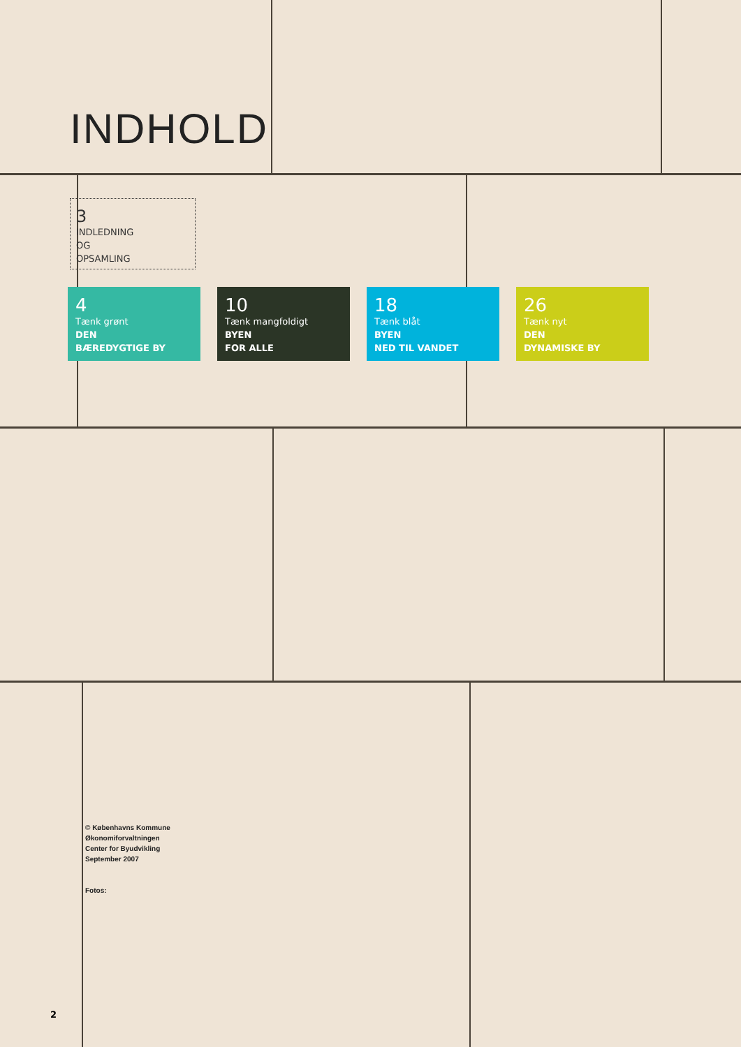INDHOLD
3
INDLEDNING
OG
OPSAMLING
4
Tænk grønt
DEN
BÆREDYGTIGE BY
10
Tænk mangfoldigt
BYEN
FOR ALLE
18
Tænk blåt
BYEN
NED TIL VANDET
26
Tænk nyt
DEN
DYNAMISKE BY
© Københavns Kommune
Økonomiforvaltningen
Center for Byudvikling
September 2007
Fotos:
2